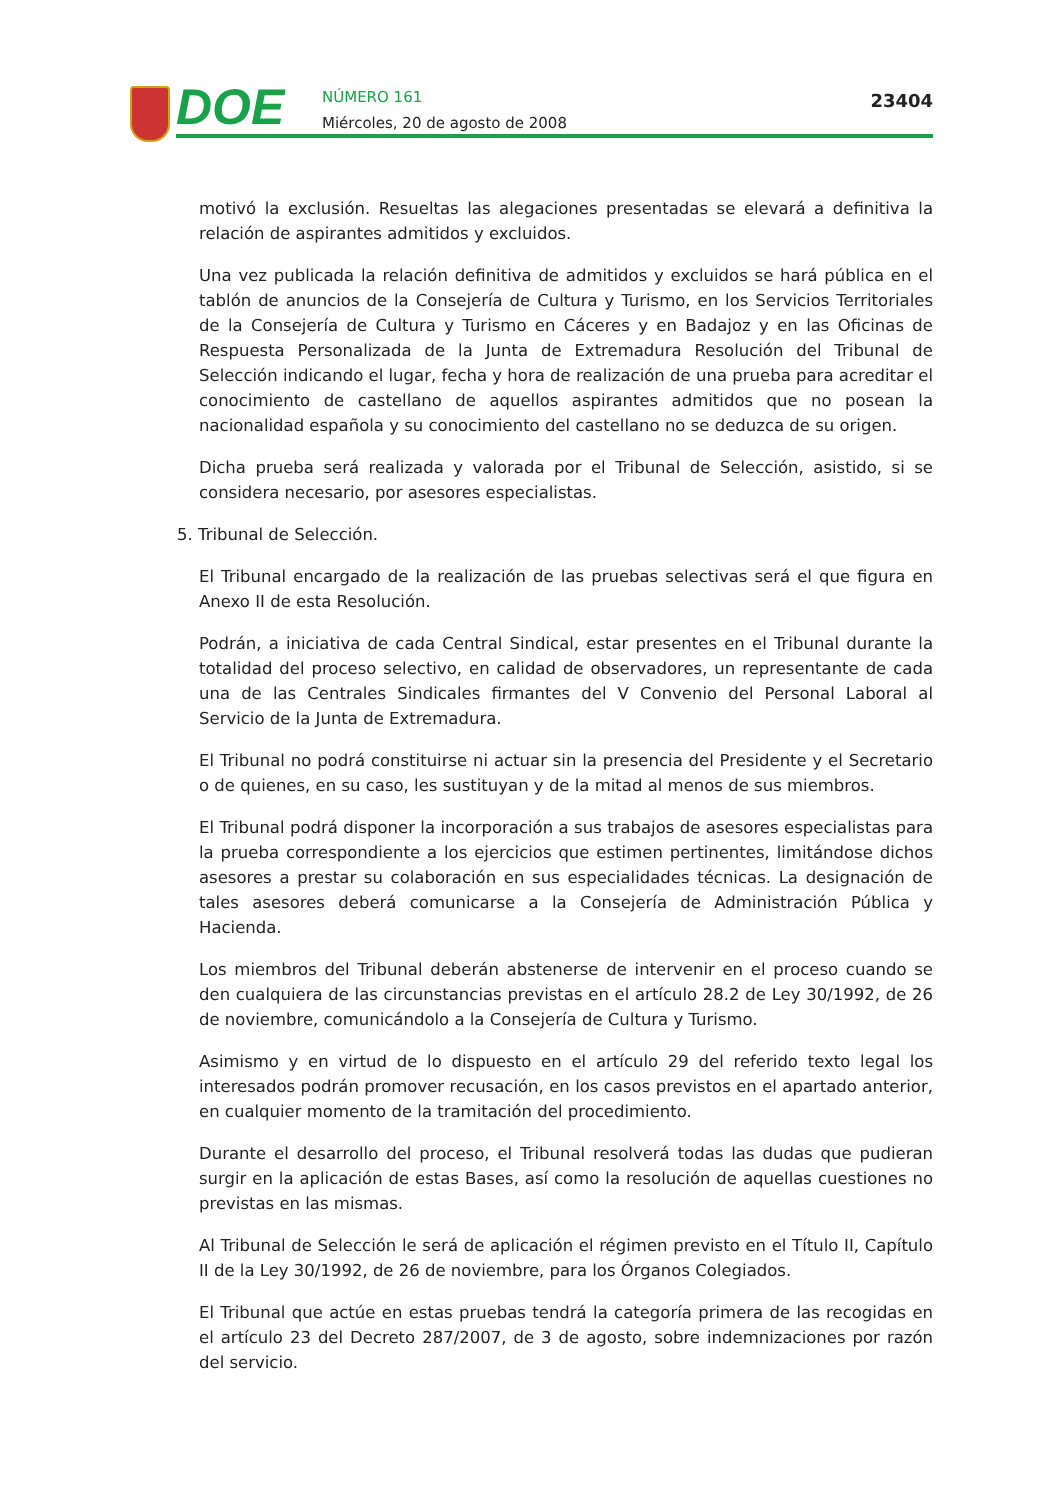DOE
NÚMERO 161
Miércoles, 20 de agosto de 2008
23404
motivó la exclusión. Resueltas las alegaciones presentadas se elevará a definitiva la relación de aspirantes admitidos y excluidos.
Una vez publicada la relación definitiva de admitidos y excluidos se hará pública en el tablón de anuncios de la Consejería de Cultura y Turismo, en los Servicios Territoriales de la Consejería de Cultura y Turismo en Cáceres y en Badajoz y en las Oficinas de Respuesta Personalizada de la Junta de Extremadura Resolución del Tribunal de Selección indicando el lugar, fecha y hora de realización de una prueba para acreditar el conocimiento de castellano de aquellos aspirantes admitidos que no posean la nacionalidad española y su conocimiento del castellano no se deduzca de su origen.
Dicha prueba será realizada y valorada por el Tribunal de Selección, asistido, si se considera necesario, por asesores especialistas.
5. Tribunal de Selección.
El Tribunal encargado de la realización de las pruebas selectivas será el que figura en Anexo II de esta Resolución.
Podrán, a iniciativa de cada Central Sindical, estar presentes en el Tribunal durante la totalidad del proceso selectivo, en calidad de observadores, un representante de cada una de las Centrales Sindicales firmantes del V Convenio del Personal Laboral al Servicio de la Junta de Extremadura.
El Tribunal no podrá constituirse ni actuar sin la presencia del Presidente y el Secretario o de quienes, en su caso, les sustituyan y de la mitad al menos de sus miembros.
El Tribunal podrá disponer la incorporación a sus trabajos de asesores especialistas para la prueba correspondiente a los ejercicios que estimen pertinentes, limitándose dichos asesores a prestar su colaboración en sus especialidades técnicas. La designación de tales asesores deberá comunicarse a la Consejería de Administración Pública y Hacienda.
Los miembros del Tribunal deberán abstenerse de intervenir en el proceso cuando se den cualquiera de las circunstancias previstas en el artículo 28.2 de Ley 30/1992, de 26 de noviembre, comunicándolo a la Consejería de Cultura y Turismo.
Asimismo y en virtud de lo dispuesto en el artículo 29 del referido texto legal los interesados podrán promover recusación, en los casos previstos en el apartado anterior, en cualquier momento de la tramitación del procedimiento.
Durante el desarrollo del proceso, el Tribunal resolverá todas las dudas que pudieran surgir en la aplicación de estas Bases, así como la resolución de aquellas cuestiones no previstas en las mismas.
Al Tribunal de Selección le será de aplicación el régimen previsto en el Título II, Capítulo II de la Ley 30/1992, de 26 de noviembre, para los Órganos Colegiados.
El Tribunal que actúe en estas pruebas tendrá la categoría primera de las recogidas en el artículo 23 del Decreto 287/2007, de 3 de agosto, sobre indemnizaciones por razón del servicio.